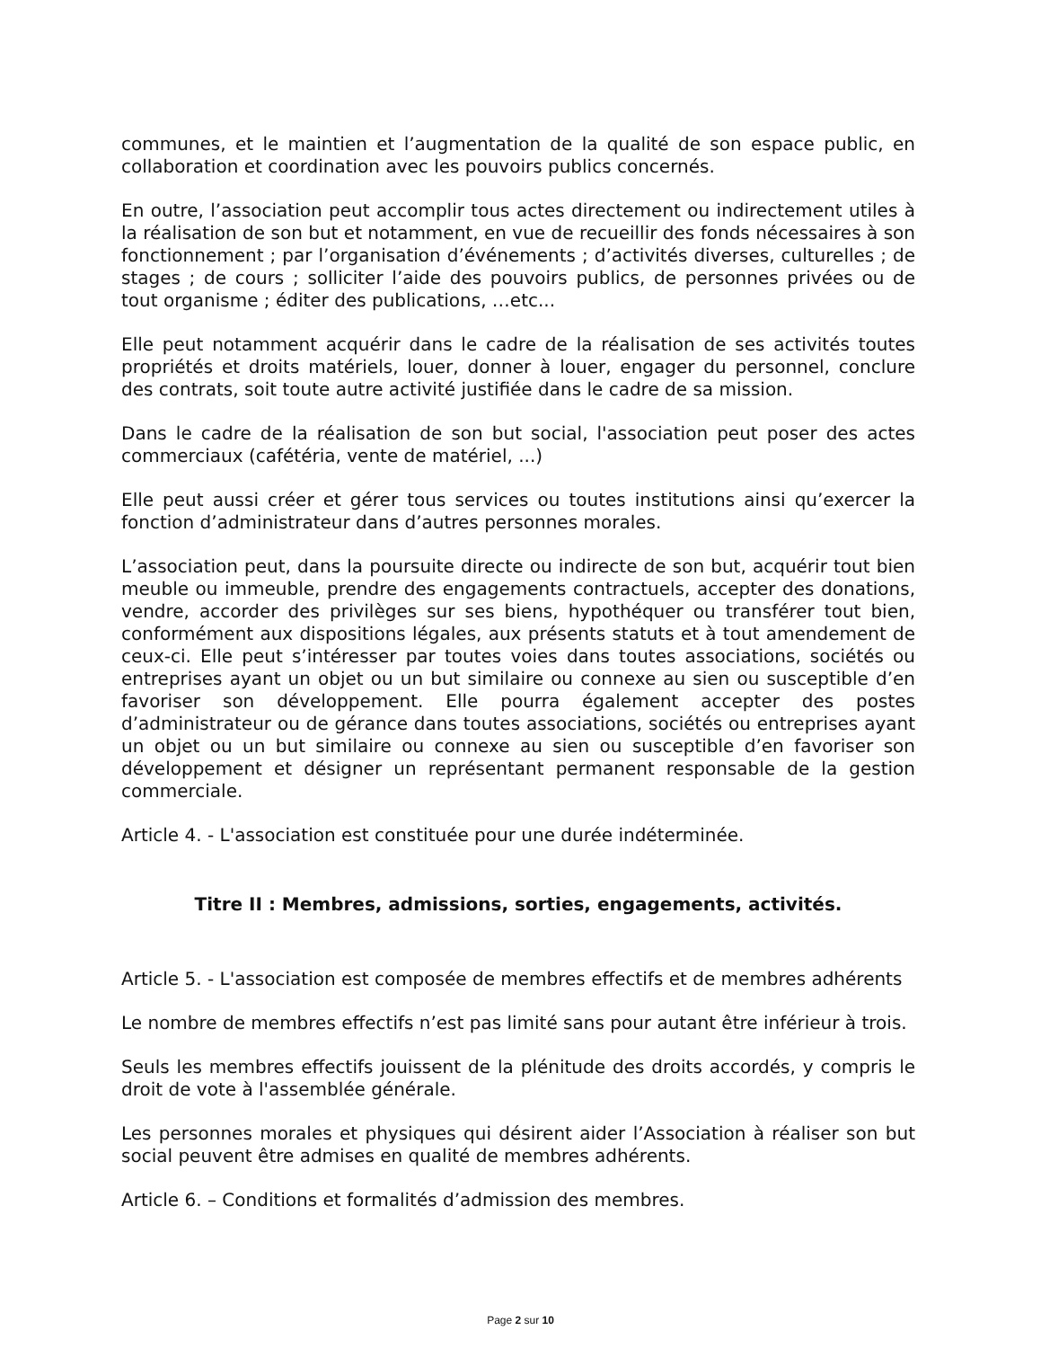communes, et le maintien et l’augmentation de la qualité de son espace public, en collaboration et coordination avec les pouvoirs publics concernés.
En outre, l’association peut accomplir tous actes directement ou indirectement utiles à la réalisation de son but et notamment, en vue de recueillir des fonds nécessaires à son fonctionnement ; par l’organisation d’événements ; d’activités diverses, culturelles ; de stages ; de cours ; solliciter l’aide des pouvoirs publics, de personnes privées ou de tout organisme ; éditer des publications, …etc...
Elle peut notamment acquérir dans le cadre de la réalisation de ses activités toutes propriétés et droits matériels, louer, donner à louer, engager du personnel, conclure des contrats, soit toute autre activité justifiée dans le cadre de sa mission.
Dans le cadre de la réalisation de son but social, l'association peut poser des actes commerciaux (cafétéria, vente de matériel, ...)
Elle peut aussi créer et gérer tous services ou toutes institutions ainsi qu’exercer la fonction d’administrateur dans d’autres personnes morales.
L’association peut, dans la poursuite directe ou indirecte de son but, acquérir tout bien meuble ou immeuble, prendre des engagements contractuels, accepter des donations, vendre, accorder des privilèges sur ses biens, hypothéquer ou transférer tout bien, conformément aux dispositions légales, aux présents statuts et à tout amendement de ceux-ci. Elle peut s’intéresser par toutes voies dans toutes associations, sociétés ou entreprises ayant un objet ou un but similaire ou connexe au sien ou susceptible d’en favoriser son développement. Elle pourra également accepter des postes d’administrateur ou de gérance dans toutes associations, sociétés ou entreprises ayant un objet ou un but similaire ou connexe au sien ou susceptible d’en favoriser son développement et désigner un représentant permanent responsable de la gestion commerciale.
Article 4. - L'association est constituée pour une durée indéterminée.
Titre II : Membres, admissions, sorties, engagements, activités.
Article 5. - L'association est composée de membres effectifs et de membres adhérents
Le nombre de membres effectifs n’est pas limité sans pour autant être inférieur à trois.
Seuls les membres effectifs jouissent de la plénitude des droits accordés, y compris le droit de vote à l'assemblée générale.
Les personnes morales et physiques qui désirent aider l’Association à réaliser son but social peuvent être admises en qualité de membres adhérents.
Article 6. – Conditions et formalités d’admission des membres.
Page 2 sur 10